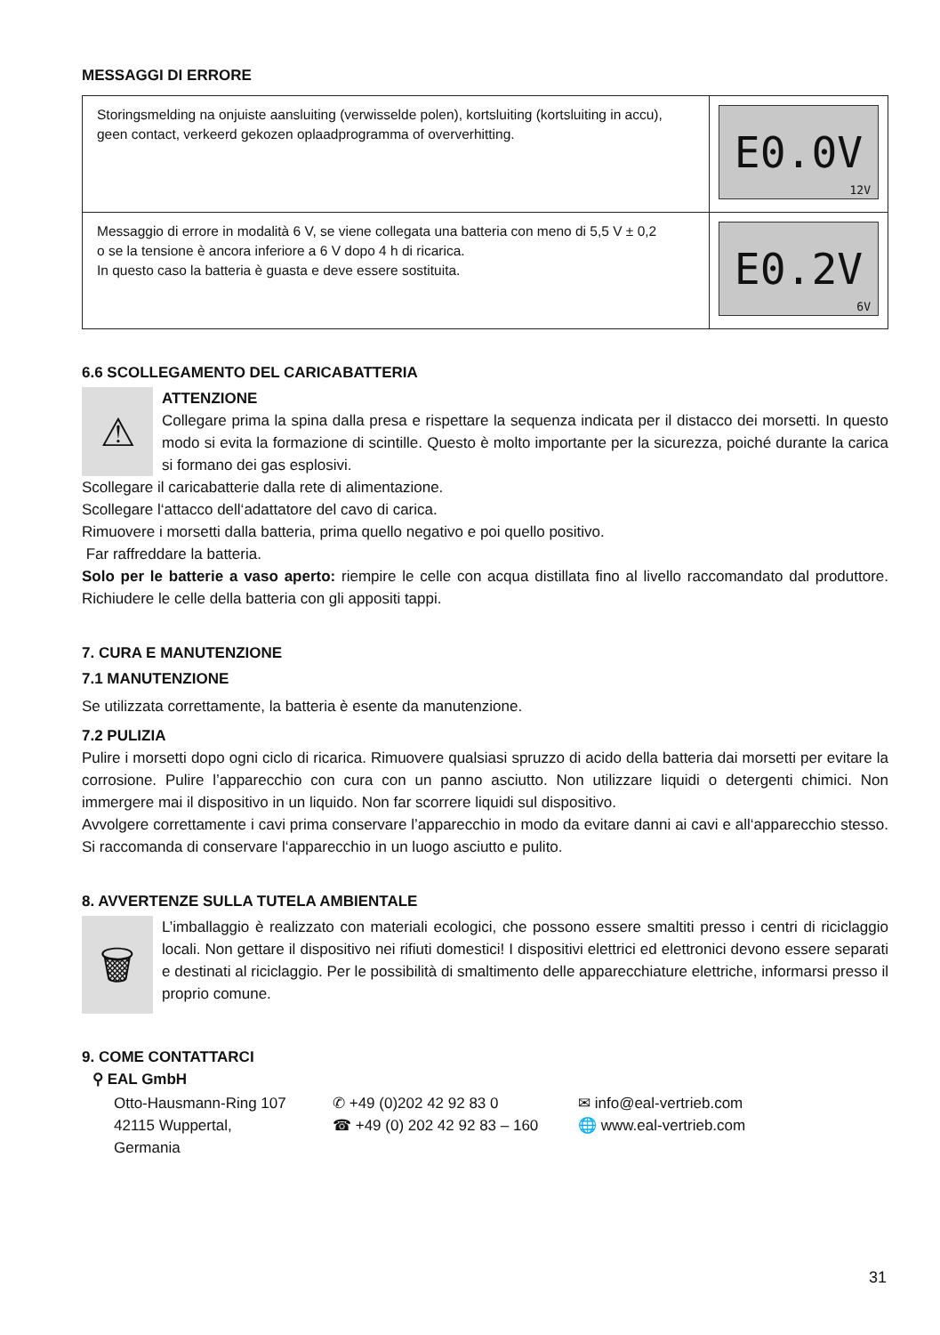MESSAGGI DI ERRORE
| Storingsmelding na onjuiste aansluiting (verwisselde polen), kortsluiting (kortsluiting in accu), geen contact, verkeerd gekozen oplaadprogramma of oververhitting. | E0.0V 12V |
| Messaggio di errore in modalità 6 V, se viene collegata una batteria con meno di 5,5 V ± 0,2 o se la tensione è ancora inferiore a 6 V dopo 4 h di ricarica. In questo caso la batteria è guasta e deve essere sostituita. | E0.2V 6V |
6.6 SCOLLEGAMENTO DEL CARICABATTERIA
⚠
ATTENZIONE
Collegare prima la spina dalla presa e rispettare la sequenza indicata per il distacco dei morsetti. In questo modo si evita la formazione di scintille. Questo è molto importante per la sicurezza, poiché durante la carica si formano dei gas esplosivi.
Scollegare il caricabatterie dalla rete di alimentazione.
Scollegare l‘attacco dell‘adattatore del cavo di carica.
Rimuovere i morsetti dalla batteria, prima quello negativo e poi quello positivo.
Far raffreddare la batteria.
Solo per le batterie a vaso aperto: riempire le celle con acqua distillata fino al livello raccomandato dal produttore. Richiudere le celle della batteria con gli appositi tappi.
7. CURA E MANUTENZIONE
7.1 MANUTENZIONE
Se utilizzata correttamente, la batteria è esente da manutenzione.
7.2 PULIZIA
Pulire i morsetti dopo ogni ciclo di ricarica. Rimuovere qualsiasi spruzzo di acido della batteria dai morsetti per evitare la corrosione. Pulire l’apparecchio con cura con un panno asciutto. Non utilizzare liquidi o detergenti chimici. Non immergere mai il dispositivo in un liquido. Non far scorrere liquidi sul dispositivo.
Avvolgere correttamente i cavi prima conservare l’apparecchio in modo da evitare danni ai cavi e all‘apparecchio stesso. Si raccomanda di conservare l‘apparecchio in un luogo asciutto e pulito.
8. AVVERTENZE SULLA TUTELA AMBIENTALE
🗑
L’imballaggio è realizzato con materiali ecologici, che possono essere smaltiti presso i centri di riciclaggio locali. Non gettare il dispositivo nei rifiuti domestici! I dispositivi elettrici ed elettronici devono essere separati e destinati al riciclaggio. Per le possibilità di smaltimento delle apparecchiature elettriche, informarsi presso il proprio comune.
9. COME CONTATTARCI
⚲ EAL GmbH
Otto-Hausmann-Ring 107
42115 Wuppertal, Germania
✆ +49 (0)202 42 92 83 0
☎ +49 (0) 202 42 92 83 – 160
✉ info@eal-vertrieb.com
🌐 www.eal-vertrieb.com
31